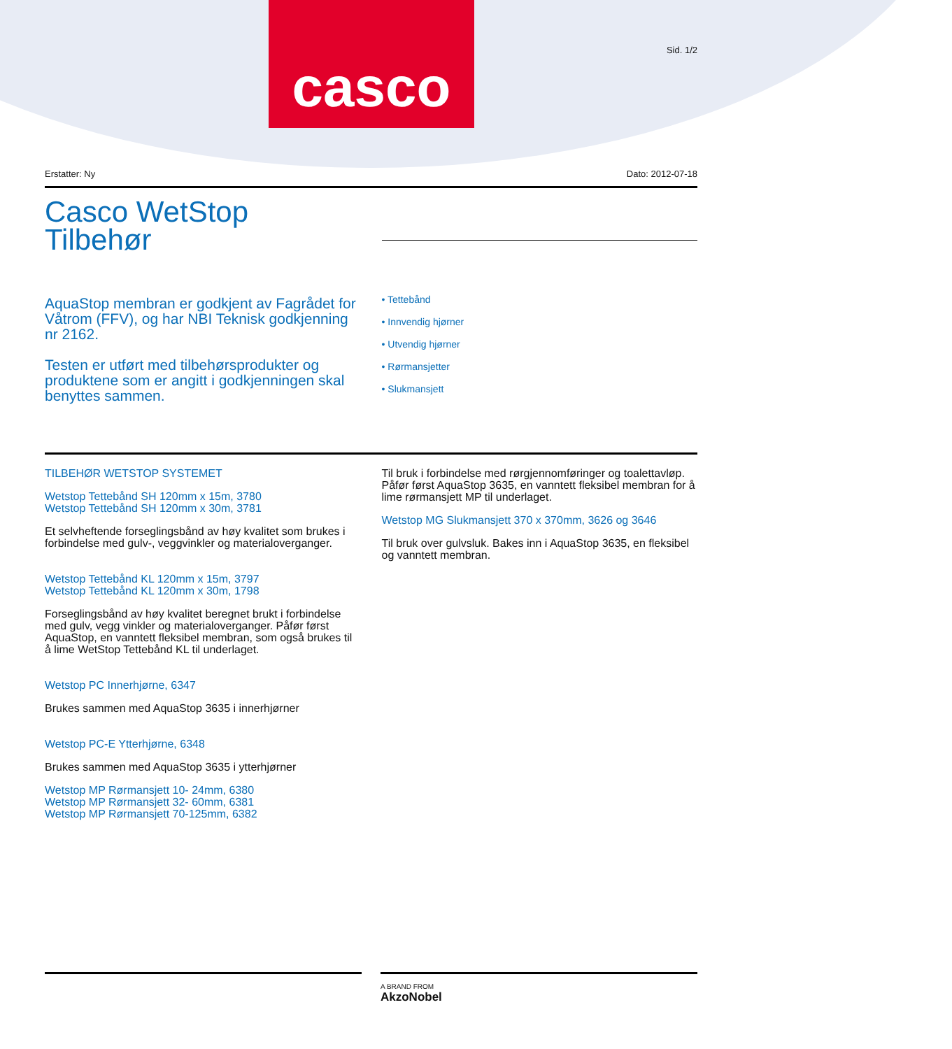casco
Sid. 1/2
Erstatter: Ny Dato: 2012-07-18
Casco WetStop
Tilbehør
AquaStop membran er godkjent av Fagrådet for Våtrom (FFV), og har NBI Teknisk godkjenning nr 2162.
Testen er utført med tilbehørsprodukter og produktene som er angitt i godkjenningen skal benyttes sammen.
• Tettebånd
• Innvendig hjørner
• Utvendig hjørner
• Rørmansjetter
• Slukmansjett
TILBEHØR WETSTOP SYSTEMET
Wetstop Tettebånd SH 120mm x 15m, 3780
Wetstop Tettebånd SH 120mm x 30m, 3781
Et selvheftende forseglingsbånd av høy kvalitet som brukes i forbindelse med gulv-, veggvinkler og materialoverganger.
Wetstop Tettebånd KL 120mm x 15m, 3797
Wetstop Tettebånd KL 120mm x 30m, 1798
Forseglingsbånd av høy kvalitet beregnet brukt i forbindelse med gulv, vegg vinkler og materialoverganger. Påfør først AquaStop, en vanntett fleksibel membran, som også brukes til å lime WetStop Tettebånd KL til underlaget.
Wetstop PC Innerhjørne, 6347
Brukes sammen med AquaStop 3635 i innerhjørner
Wetstop PC-E Ytterhjørne, 6348
Brukes sammen med AquaStop 3635 i ytterhjørner
Wetstop MP Rørmansjett 10- 24mm, 6380
Wetstop MP Rørmansjett 32- 60mm, 6381
Wetstop MP Rørmansjett 70-125mm, 6382
Til bruk i forbindelse med rørgjennomføringer og toalettavløp. Påfør først AquaStop 3635, en vanntett fleksibel membran for å lime rørmansjett MP til underlaget.
Wetstop MG Slukmansjett 370 x 370mm, 3626 og 3646
Til bruk over gulvsluk. Bakes inn i AquaStop 3635, en fleksibel og vanntett membran.
A BRAND FROM
AkzoNobel